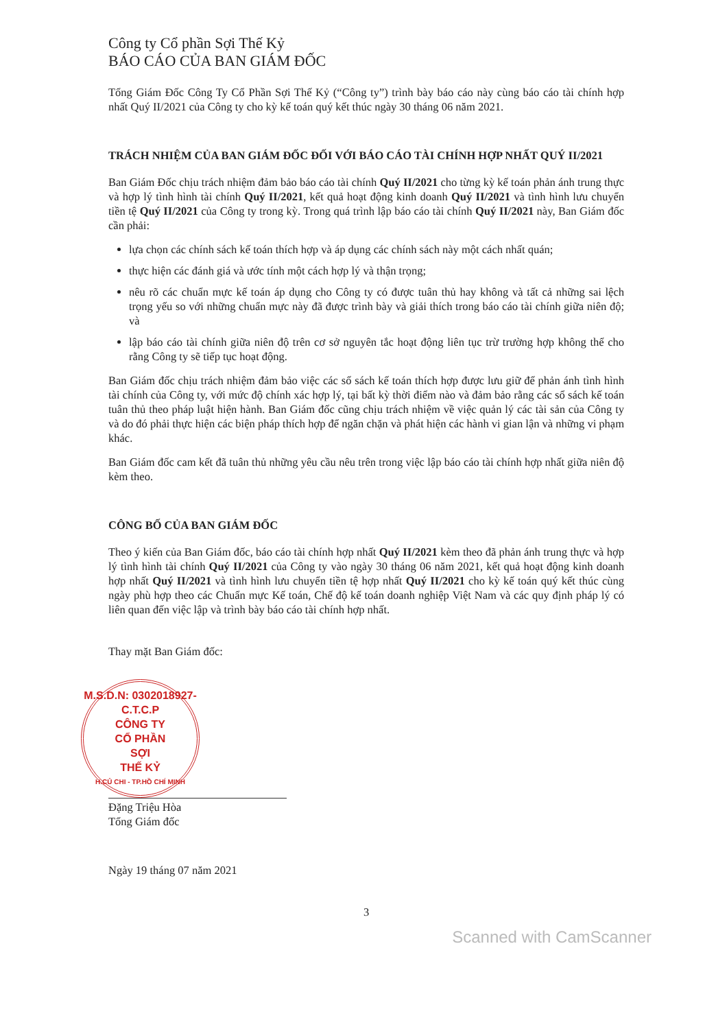Công ty Cổ phần Sợi Thế Kỷ
BÁO CÁO CỦA BAN GIÁM ĐỐC
Tổng Giám Đốc Công Ty Cổ Phần Sợi Thế Kỷ (“Công ty”) trình bày báo cáo này cùng báo cáo tài chính hợp nhất Quý II/2021 của Công ty cho kỳ kế toán quý kết thúc ngày 30 tháng 06 năm 2021.
TRÁCH NHIỆM CỦA BAN GIÁM ĐỐC ĐỐI VỚI BÁO CÁO TÀI CHÍNH HỢP NHẤT QUÝ II/2021
Ban Giám Đốc chịu trách nhiệm đảm bảo báo cáo tài chính Quý II/2021 cho từng kỳ kế toán phản ánh trung thực và hợp lý tình hình tài chính Quý II/2021, kết quả hoạt động kinh doanh Quý II/2021 và tình hình lưu chuyển tiền tệ Quý II/2021 của Công ty trong kỳ. Trong quá trình lập báo cáo tài chính Quý II/2021 này, Ban Giám đốc cần phải:
lựa chọn các chính sách kế toán thích hợp và áp dụng các chính sách này một cách nhất quán;
thực hiện các đánh giá và ước tính một cách hợp lý và thận trọng;
nêu rõ các chuẩn mực kế toán áp dụng cho Công ty có được tuân thủ hay không và tất cả những sai lệch trọng yếu so với những chuẩn mực này đã được trình bày và giải thích trong báo cáo tài chính giữa niên độ; và
lập báo cáo tài chính giữa niên độ trên cơ sở nguyên tắc hoạt động liên tục trừ trường hợp không thể cho rằng Công ty sẽ tiếp tục hoạt động.
Ban Giám đốc chịu trách nhiệm đảm bảo việc các sổ sách kế toán thích hợp được lưu giữ để phản ánh tình hình tài chính của Công ty, với mức độ chính xác hợp lý, tại bất kỳ thời điểm nào và đảm bảo rằng các sổ sách kế toán tuân thủ theo pháp luật hiện hành. Ban Giám đốc cũng chịu trách nhiệm về việc quản lý các tài sản của Công ty và do đó phải thực hiện các biện pháp thích hợp để ngăn chặn và phát hiện các hành vi gian lận và những vi phạm khác.
Ban Giám đốc cam kết đã tuân thủ những yêu cầu nêu trên trong việc lập báo cáo tài chính hợp nhất giữa niên độ kèm theo.
CÔNG BỐ CỦA BAN GIÁM ĐỐC
Theo ý kiến của Ban Giám đốc, báo cáo tài chính hợp nhất Quý II/2021 kèm theo đã phản ánh trung thực và hợp lý tình hình tài chính Quý II/2021 của Công ty vào ngày 30 tháng 06 năm 2021, kết quả hoạt động kinh doanh hợp nhất Quý II/2021 và tình hình lưu chuyển tiền tệ hợp nhất Quý II/2021 cho kỳ kế toán quý kết thúc cùng ngày phù hợp theo các Chuẩn mực Kế toán, Chế độ kế toán doanh nghiệp Việt Nam và các quy định pháp lý có liên quan đến việc lập và trình bày báo cáo tài chính hợp nhất.
Thay mặt Ban Giám đốc:
M.S.D.N: 0302018927-C.T.C.P
CÔNG TY
CỔ PHẦN
SỢI
THẾ KỶ
H.CỦ CHI - TP.HỒ CHÍ MINH
Đặng Triệu Hòa
Tổng Giám đốc
Ngày 19 tháng 07 năm 2021
3
Scanned with CamScanner